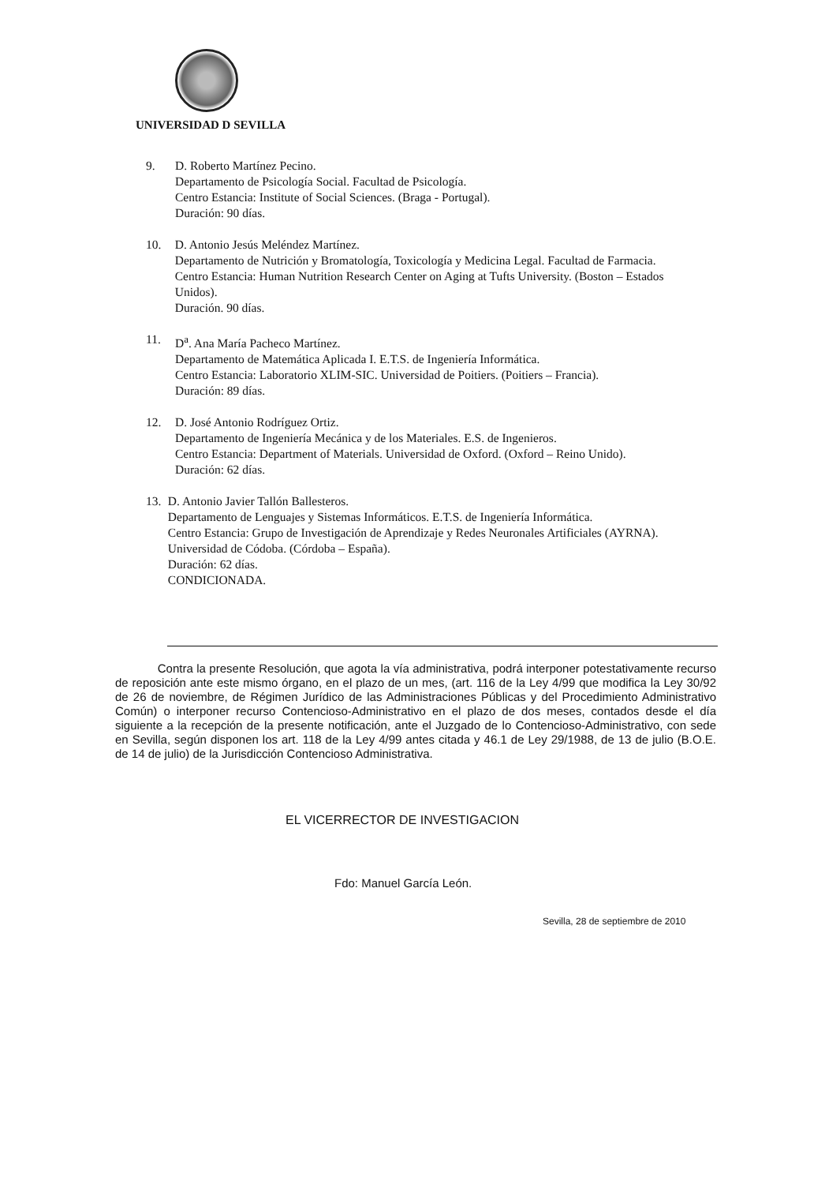UNIVERSIDAD D SEVILLA
9. D. Roberto Martínez Pecino.
Departamento de Psicología Social. Facultad de Psicología.
Centro Estancia: Institute of Social Sciences. (Braga - Portugal).
Duración: 90 días.
10. D. Antonio Jesús Meléndez Martínez.
Departamento de Nutrición y Bromatología, Toxicología y Medicina Legal. Facultad de Farmacia.
Centro Estancia: Human Nutrition Research Center on Aging at Tufts University. (Boston – Estados Unidos).
Duración. 90 días.
11. D<sup>a</sup>. Ana María Pacheco Martínez.
Departamento de Matemática Aplicada I. E.T.S. de Ingeniería Informática.
Centro Estancia: Laboratorio XLIM-SIC. Universidad de Poitiers. (Poitiers – Francia).
Duración: 89 días.
12. D. José Antonio Rodríguez Ortiz.
Departamento de Ingeniería Mecánica y de los Materiales. E.S. de Ingenieros.
Centro Estancia: Department of Materials. Universidad de Oxford. (Oxford – Reino Unido).
Duración: 62 días.
13. D. Antonio Javier Tallón Ballesteros.
Departamento de Lenguajes y Sistemas Informáticos. E.T.S. de Ingeniería Informática.
Centro Estancia: Grupo de Investigación de Aprendizaje y Redes Neuronales Artificiales (AYRNA). Universidad de Códoba. (Córdoba – España).
Duración: 62 días.
CONDICIONADA.
Contra la presente Resolución, que agota la vía administrativa, podrá interponer potestativamente recurso de reposición ante este mismo órgano, en el plazo de un mes, (art. 116 de la Ley 4/99 que modifica la Ley 30/92 de 26 de noviembre, de Régimen Jurídico de las Administraciones Públicas y del Procedimiento Administrativo Común) o interponer recurso Contencioso-Administrativo en el plazo de dos meses, contados desde el día siguiente a la recepción de la presente notificación, ante el Juzgado de lo Contencioso-Administrativo, con sede en Sevilla, según disponen los art. 118 de la Ley 4/99 antes citada y 46.1 de Ley 29/1988, de 13 de julio (B.O.E. de 14 de julio) de la Jurisdicción Contencioso Administrativa.
EL VICERRECTOR DE INVESTIGACION
Fdo: Manuel García León.
Sevilla, 28 de septiembre de 2010